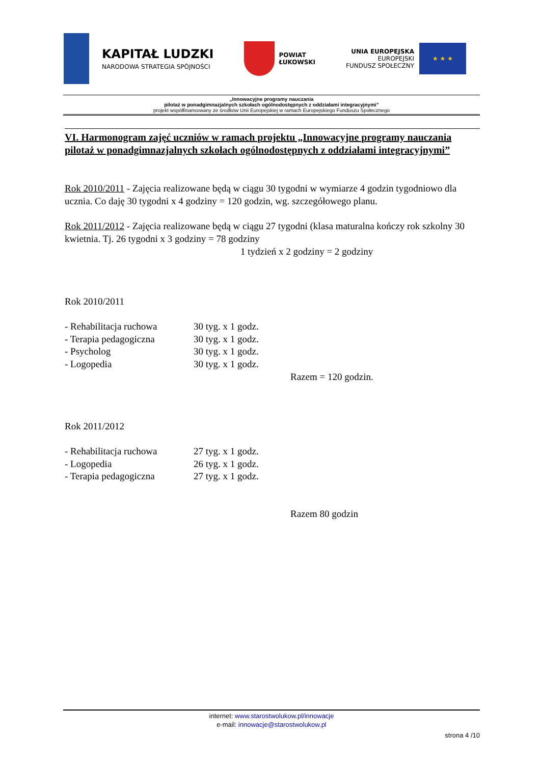KAPITAŁ LUDZKI
NARODOWA STRATEGIA SPÓJNOŚCI
POWIAT
ŁUKOWSKI
UNIA EUROPEJSKA
EUROPEJSKI
FUNDUSZ SPOŁECZNY
★ ★ ★
„Innowacyjne programy nauczania
pilotaż w ponadgimnazjalnych szkołach ogólnodostępnych z oddziałami integracyjnymi”
projekt współfinansowany ze środków Unii Europejskiej w ramach Europejskiego Funduszu Społecznego
VI. Harmonogram zajęć uczniów w ramach projektu „Innowacyjne programy nauczania pilotaż w ponadgimnazjalnych szkołach ogólnodostępnych z oddziałami integracyjnymi”
Rok 2010/2011 - Zajęcia realizowane będą w ciągu 30 tygodni w wymiarze 4 godzin tygodniowo dla ucznia. Co daję 30 tygodni x 4 godziny = 120 godzin, wg. szczegółowego planu.
Rok 2011/2012 - Zajęcia realizowane będą w ciągu 27 tygodni (klasa maturalna kończy rok szkolny 30 kwietnia. Tj. 26 tygodni x 3 godziny = 78 godziny
1 tydzień x 2 godziny = 2 godziny
Rok 2010/2011
| - Rehabilitacja ruchowa | 30 tyg. x 1 godz. |
| - Terapia pedagogiczna | 30 tyg. x 1 godz. |
| - Psycholog | 30 tyg. x 1 godz. |
| - Logopedia | 30 tyg. x 1 godz. |
Razem = 120 godzin.
Rok 2011/2012
| - Rehabilitacja ruchowa | 27 tyg. x 1 godz. |
| - Logopedia | 26 tyg. x 1 godz. |
| - Terapia pedagogiczna | 27 tyg. x 1 godz. |
Razem 80 godzin
internet: www.starostwolukow.pl/innowacje
e-mail: innowacje@starostwolukow.pl
strona 4 /10